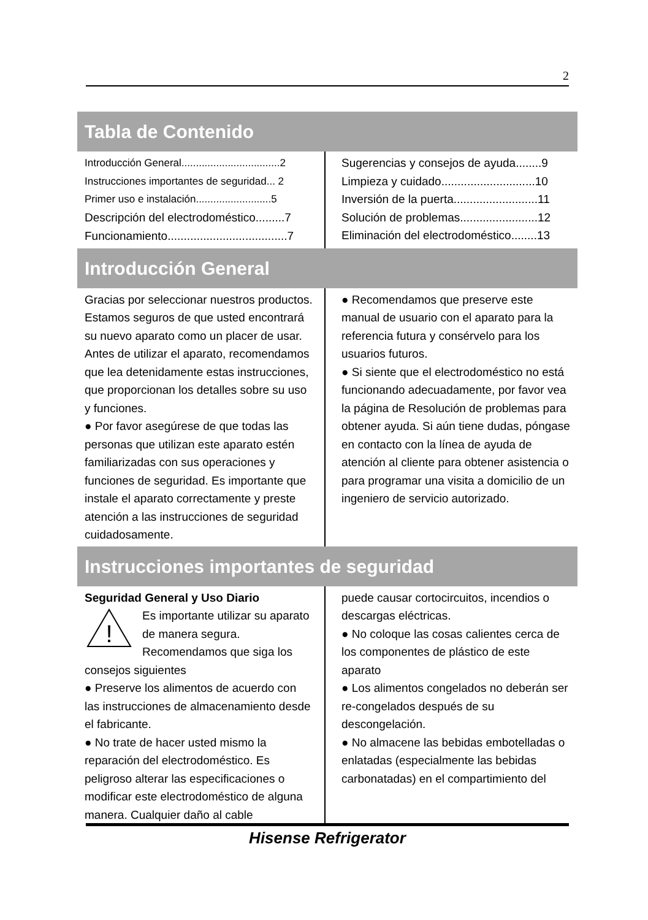2
Tabla de Contenido
Introducción General..................................2
Instrucciones importantes de seguridad... 2
Primer uso e instalación..........................5
Descripción del electrodoméstico.........7
Funcionamiento.....................................7
Sugerencias y consejos de ayuda........9
Limpieza y cuidado.............................10
Inversión de la puerta..........................11
Solución de problemas........................12
Eliminación del electrodoméstico........13
Introducción General
Gracias por seleccionar nuestros productos. Estamos seguros de que usted encontrará su nuevo aparato como un placer de usar. Antes de utilizar el aparato, recomendamos que lea detenidamente estas instrucciones, que proporcionan los detalles sobre su uso y funciones.
● Por favor asegúrese de que todas las personas que utilizan este aparato estén familiarizadas con sus operaciones y funciones de seguridad. Es importante que instale el aparato correctamente y preste atención a las instrucciones de seguridad cuidadosamente.
● Recomendamos que preserve este manual de usuario con el aparato para la referencia futura y consérvelo para los usuarios futuros.
● Si siente que el electrodoméstico no está funcionando adecuadamente, por favor vea la página de Resolución de problemas para obtener ayuda. Si aún tiene dudas, póngase en contacto con la línea de ayuda de atención al cliente para obtener asistencia o para programar una visita a domicilio de un ingeniero de servicio autorizado.
Instrucciones importantes de seguridad
Seguridad General y Uso Diario
!
Es importante utilizar su aparato de manera segura. Recomendamos que siga los consejos siguientes
● Preserve los alimentos de acuerdo con las instrucciones de almacenamiento desde el fabricante.
● No trate de hacer usted mismo la reparación del electrodoméstico. Es peligroso alterar las especificaciones o modificar este electrodoméstico de alguna manera. Cualquier daño al cable
puede causar cortocircuitos, incendios o descargas eléctricas.
● No coloque las cosas calientes cerca de los componentes de plástico de este aparato
● Los alimentos congelados no deberán ser re-congelados después de su descongelación.
● No almacene las bebidas embotelladas o enlatadas (especialmente las bebidas carbonatadas) en el compartimiento del
Hisense Refrigerator